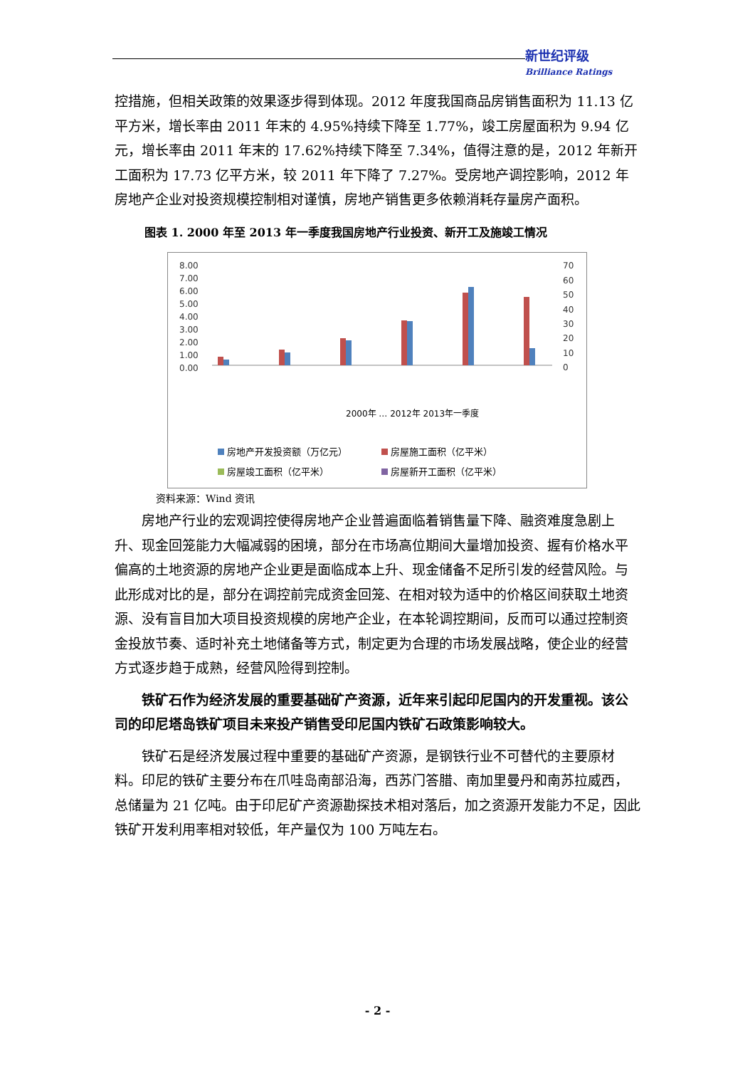新世纪评级
Brilliance Ratings
控措施，但相关政策的效果逐步得到体现。2012 年度我国商品房销售面积为 11.13 亿平方米，增长率由 2011 年末的 4.95%持续下降至 1.77%，竣工房屋面积为 9.94 亿元，增长率由 2011 年末的 17.62%持续下降至 7.34%，值得注意的是，2012 年新开工面积为 17.73 亿平方米，较 2011 年下降了 7.27%。受房地产调控影响，2012 年房地产企业对投资规模控制相对谨慎，房地产销售更多依赖消耗存量房产面积。
图表 1. 2000 年至 2013 年一季度我国房地产行业投资、新开工及施竣工情况
8.00
7.00
6.00
5.00
4.00
3.00
2.00
1.00
0.00
70
60
50
40
30
20
10
0
2000年 … 2012年 2013年一季度
房地产开发投资额（万亿元）
房屋施工面积（亿平米）
房屋竣工面积（亿平米）
房屋新开工面积（亿平米）
资料来源：Wind 资讯
房地产行业的宏观调控使得房地产企业普遍面临着销售量下降、融资难度急剧上升、现金回笼能力大幅减弱的困境，部分在市场高位期间大量增加投资、握有价格水平偏高的土地资源的房地产企业更是面临成本上升、现金储备不足所引发的经营风险。与此形成对比的是，部分在调控前完成资金回笼、在相对较为适中的价格区间获取土地资源、没有盲目加大项目投资规模的房地产企业，在本轮调控期间，反而可以通过控制资金投放节奏、适时补充土地储备等方式，制定更为合理的市场发展战略，使企业的经营方式逐步趋于成熟，经营风险得到控制。
铁矿石作为经济发展的重要基础矿产资源，近年来引起印尼国内的开发重视。该公司的印尼塔岛铁矿项目未来投产销售受印尼国内铁矿石政策影响较大。
铁矿石是经济发展过程中重要的基础矿产资源，是钢铁行业不可替代的主要原材料。印尼的铁矿主要分布在爪哇岛南部沿海，西苏门答腊、南加里曼丹和南苏拉威西，总储量为 21 亿吨。由于印尼矿产资源勘探技术相对落后，加之资源开发能力不足，因此铁矿开发利用率相对较低，年产量仅为 100 万吨左右。
- 2 -